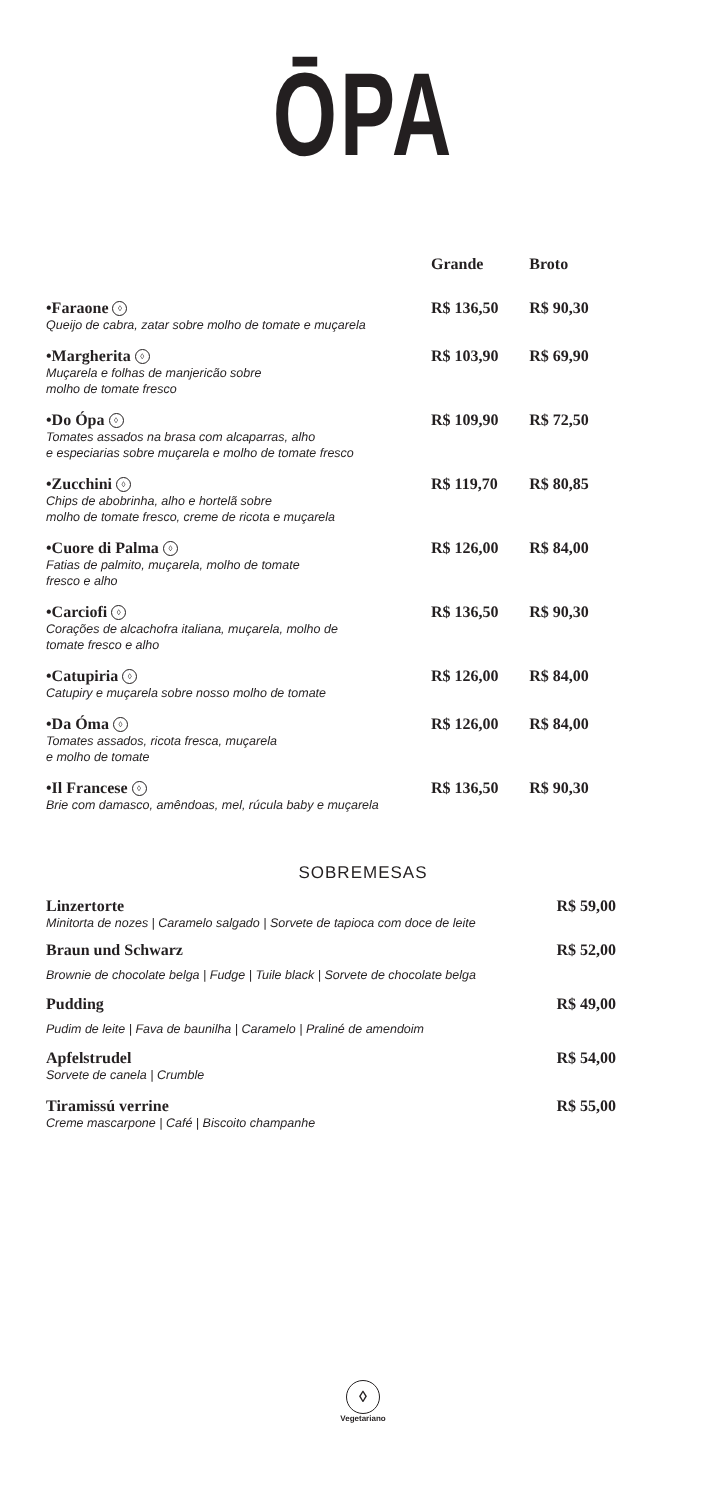ŌPA
| | Grande | Broto |
| --- | --- | --- |
| •Faraone ◊ Queijo de cabra, zatar sobre molho de tomate e muçarela | R$ 136,50 | R$ 90,30 |
| •Margherita ◊ Muçarela e folhas de manjericão sobre molho de tomate fresco | R$ 103,90 | R$ 69,90 |
| •Do Ópa ◊ Tomates assados na brasa com alcaparras, alho e especiarias sobre muçarela e molho de tomate fresco | R$ 109,90 | R$ 72,50 |
| •Zucchini ◊ Chips de abobrinha, alho e hortelã sobre molho de tomate fresco, creme de ricota e muçarela | R$ 119,70 | R$ 80,85 |
| •Cuore di Palma ◊ Fatias de palmito, muçarela, molho de tomate fresco e alho | R$ 126,00 | R$ 84,00 |
| •Carciofi ◊ Corações de alcachofra italiana, muçarela, molho de tomate fresco e alho | R$ 136,50 | R$ 90,30 |
| •Catupiria ◊ Catupiry e muçarela sobre nosso molho de tomate | R$ 126,00 | R$ 84,00 |
| •Da Óma ◊ Tomates assados, ricota fresca, muçarela e molho de tomate | R$ 126,00 | R$ 84,00 |
| •Il Francese ◊ Brie com damasco, amêndoas, mel, rúcula baby e muçarela | R$ 136,50 | R$ 90,30 |
SOBREMESAS
| Linzertorte Minitorta de nozes / Caramelo salgado / Sorvete de tapioca com doce de leite | R$ 59,00 |
| Braun und Schwarz Brownie de chocolate belga / Fudge / Tuile black / Sorvete de chocolate belga | R$ 52,00 |
| Pudding Pudim de leite / Fava de baunilha / Caramelo / Praliné de amendoim | R$ 49,00 |
| Apfelstrudel Sorvete de canela / Crumble | R$ 54,00 |
| Tiramissú verrine Creme mascarpone / Café / Biscoito champanhe | R$ 55,00 |
◊
Vegetariano